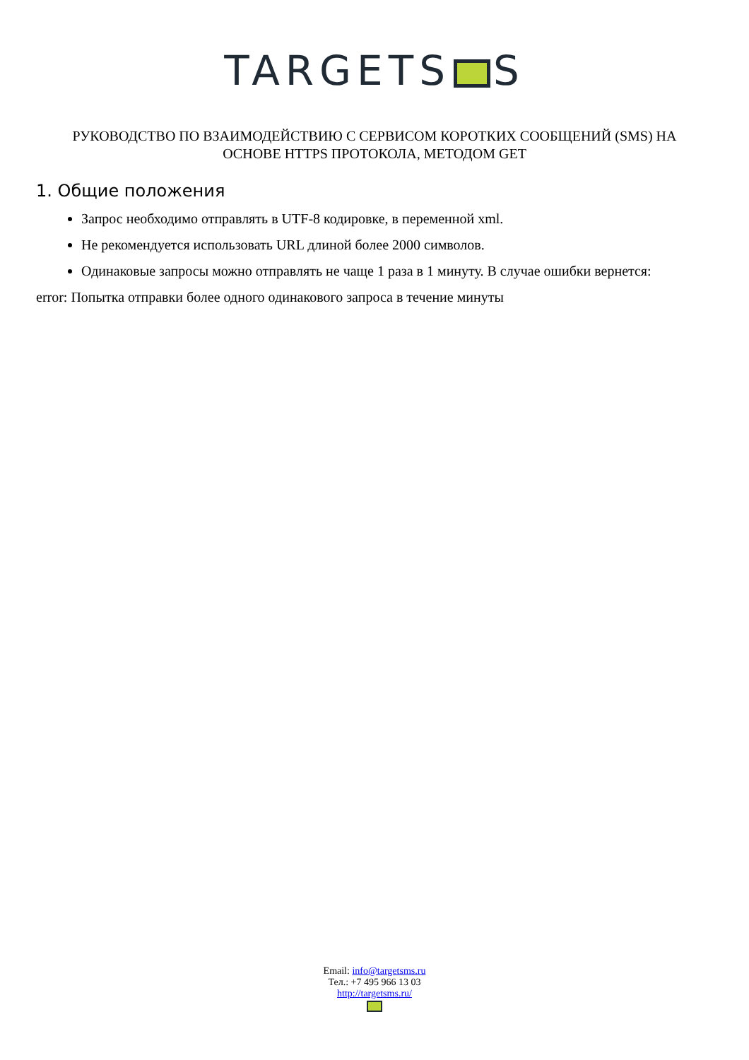TARGETS S
РУКОВОДСТВО ПО ВЗАИМОДЕЙСТВИЮ С СЕРВИСОМ КОРОТКИХ СООБЩЕНИЙ (SMS) НА ОСНОВЕ HTTPS ПРОТОКОЛА, МЕТОДОМ GET
1. Общие положения
Запрос необходимо отправлять в UTF-8 кодировке, в переменной xml.
Не рекомендуется использовать URL длиной более 2000 символов.
Одинаковые запросы можно отправлять не чаще 1 раза в 1 минуту. В случае ошибки вернется:
error: Попытка отправки более одного одинакового запроса в течение минуты
Email: info@targetsms.ru
Тел.: +7 495 966 13 03
http://targetsms.ru/